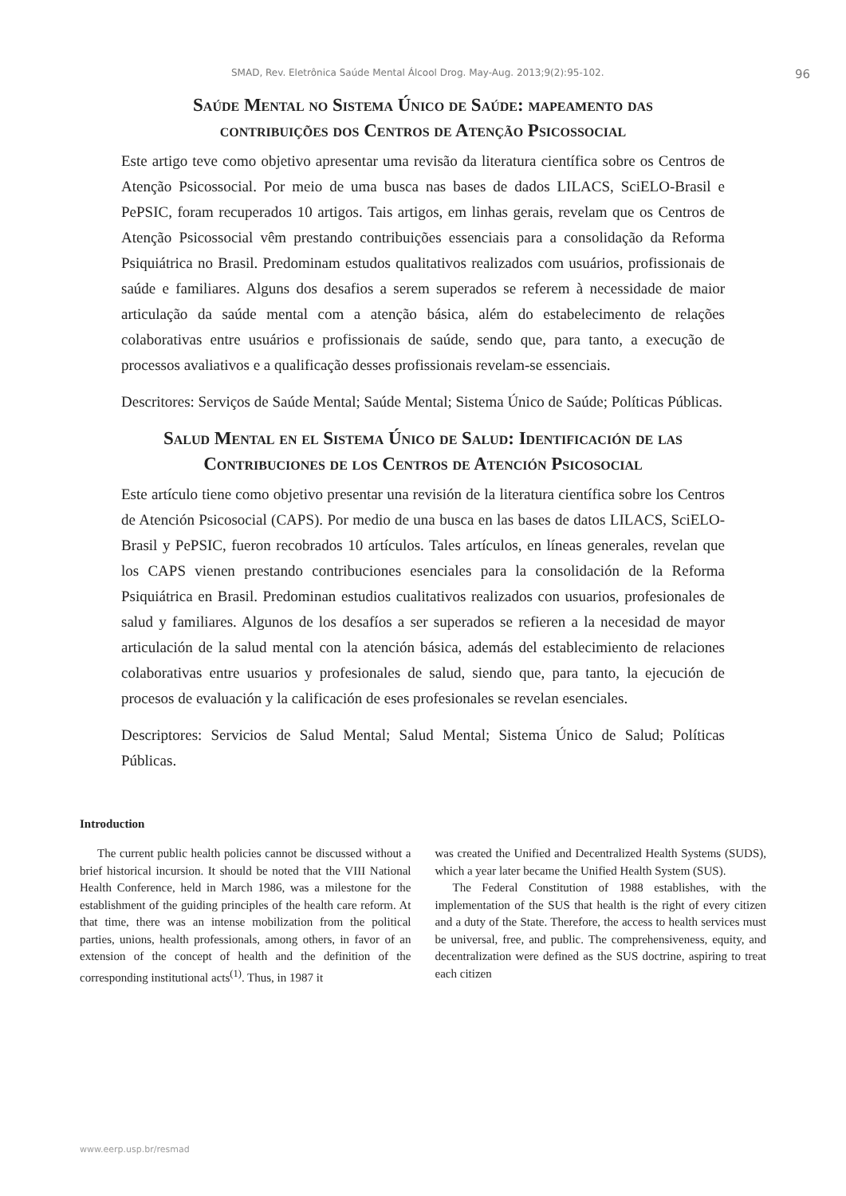SMAD, Rev. Eletrônica Saúde Mental Álcool Drog. May-Aug. 2013;9(2):95-102. 96
Saúde Mental no Sistema Único de Saúde: mapeamento das
contribuições dos Centros de Atenção Psicossocial
Este artigo teve como objetivo apresentar uma revisão da literatura científica sobre os Centros de Atenção Psicossocial. Por meio de uma busca nas bases de dados LILACS, SciELO-Brasil e PePSIC, foram recuperados 10 artigos. Tais artigos, em linhas gerais, revelam que os Centros de Atenção Psicossocial vêm prestando contribuições essenciais para a consolidação da Reforma Psiquiátrica no Brasil. Predominam estudos qualitativos realizados com usuários, profissionais de saúde e familiares. Alguns dos desafios a serem superados se referem à necessidade de maior articulação da saúde mental com a atenção básica, além do estabelecimento de relações colaborativas entre usuários e profissionais de saúde, sendo que, para tanto, a execução de processos avaliativos e a qualificação desses profissionais revelam-se essenciais.
Descritores: Serviços de Saúde Mental; Saúde Mental; Sistema Único de Saúde; Políticas Públicas.
Salud Mental en el Sistema Único de Salud: Identificación de las
Contribuciones de los Centros de Atención Psicosocial
Este artículo tiene como objetivo presentar una revisión de la literatura científica sobre los Centros de Atención Psicosocial (CAPS). Por medio de una busca en las bases de datos LILACS, SciELO-Brasil y PePSIC, fueron recobrados 10 artículos. Tales artículos, en líneas generales, revelan que los CAPS vienen prestando contribuciones esenciales para la consolidación de la Reforma Psiquiátrica en Brasil. Predominan estudios cualitativos realizados con usuarios, profesionales de salud y familiares. Algunos de los desafíos a ser superados se refieren a la necesidad de mayor articulación de la salud mental con la atención básica, además del establecimiento de relaciones colaborativas entre usuarios y profesionales de salud, siendo que, para tanto, la ejecución de procesos de evaluación y la calificación de eses profesionales se revelan esenciales.
Descriptores: Servicios de Salud Mental; Salud Mental; Sistema Único de Salud; Políticas Públicas.
Introduction
The current public health policies cannot be discussed without a brief historical incursion. It should be noted that the VIII National Health Conference, held in March 1986, was a milestone for the establishment of the guiding principles of the health care reform. At that time, there was an intense mobilization from the political parties, unions, health professionals, among others, in favor of an extension of the concept of health and the definition of the corresponding institutional acts<sup>(1)</sup>. Thus, in 1987 it
was created the Unified and Decentralized Health Systems (SUDS), which a year later became the Unified Health System (SUS).
The Federal Constitution of 1988 establishes, with the implementation of the SUS that health is the right of every citizen and a duty of the State. Therefore, the access to health services must be universal, free, and public. The comprehensiveness, equity, and decentralization were defined as the SUS doctrine, aspiring to treat each citizen
www.eerp.usp.br/resmad